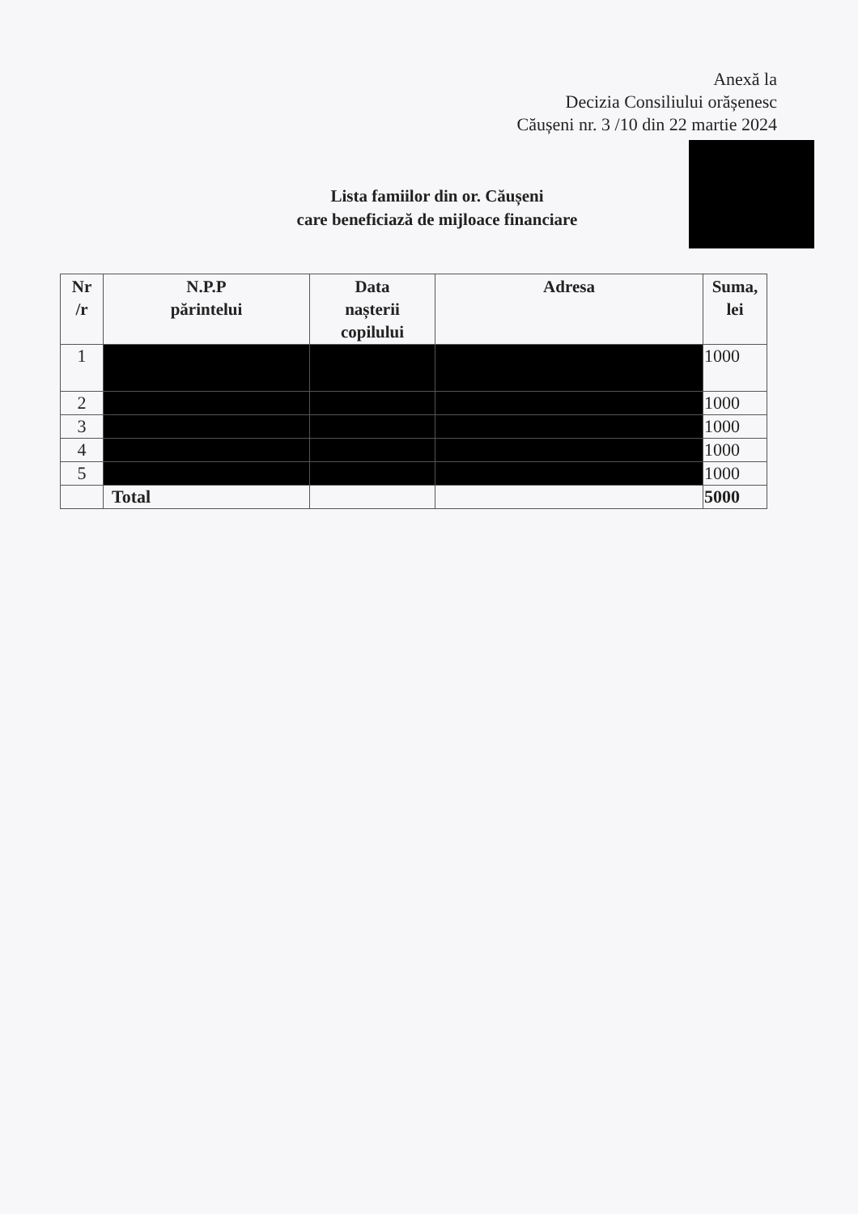Anexă la
Decizia Consiliului orășenesc
Căușeni nr. 3 /10 din 22 martie 2024
Lista famiilor din or. Căușeni
care beneficiază de mijloace financiare
| Nr /r | N.P.P părintelui | Data nașterii copilului | Adresa | Suma, lei |
| --- | --- | --- | --- | --- |
| 1 | | | | 1000 |
| 2 | | | | 1000 |
| 3 | | | | 1000 |
| 4 | | | | 1000 |
| 5 | | | | 1000 |
| | Total | | | 5000 |